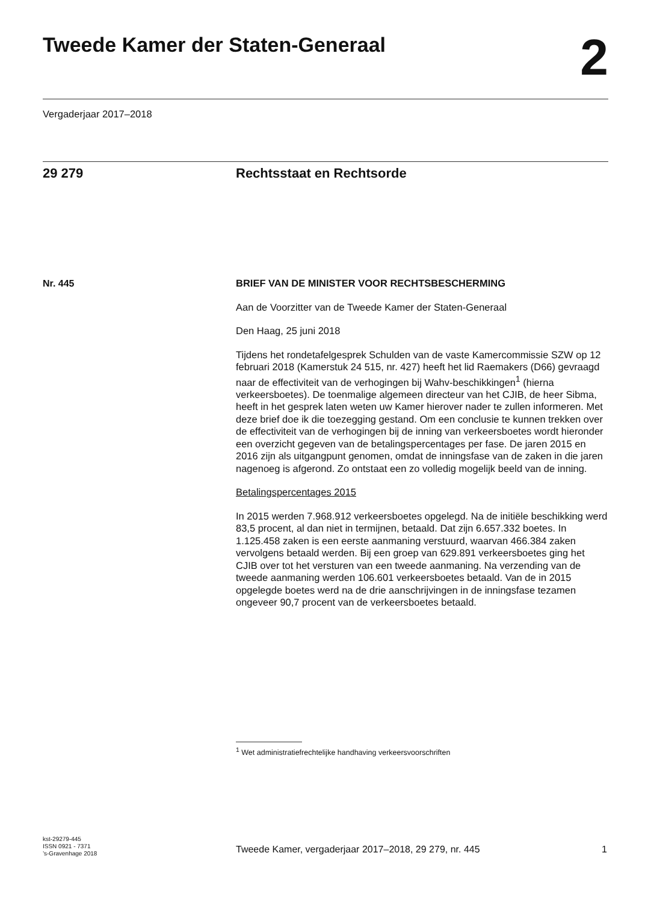Tweede Kamer der Staten-Generaal
2
Vergaderjaar 2017–2018
29 279 Rechtsstaat en Rechtsorde
Nr. 445
BRIEF VAN DE MINISTER VOOR RECHTSBESCHERMING
Aan de Voorzitter van de Tweede Kamer der Staten-Generaal
Den Haag, 25 juni 2018
Tijdens het rondetafelgesprek Schulden van de vaste Kamercommissie SZW op 12 februari 2018 (Kamerstuk 24 515, nr. 427) heeft het lid Raemakers (D66) gevraagd naar de effectiviteit van de verhogingen bij Wahv-beschikkingen<sup>1</sup> (hierna verkeersboetes). De toenmalige algemeen directeur van het CJIB, de heer Sibma, heeft in het gesprek laten weten uw Kamer hierover nader te zullen informeren. Met deze brief doe ik die toezegging gestand. Om een conclusie te kunnen trekken over de effectiviteit van de verhogingen bij de inning van verkeersboetes wordt hieronder een overzicht gegeven van de betalingspercentages per fase. De jaren 2015 en 2016 zijn als uitgangpunt genomen, omdat de inningsfase van de zaken in die jaren nagenoeg is afgerond. Zo ontstaat een zo volledig mogelijk beeld van de inning.
Betalingspercentages 2015
In 2015 werden 7.968.912 verkeersboetes opgelegd. Na de initiële beschikking werd 83,5 procent, al dan niet in termijnen, betaald. Dat zijn 6.657.332 boetes. In 1.125.458 zaken is een eerste aanmaning verstuurd, waarvan 466.384 zaken vervolgens betaald werden. Bij een groep van 629.891 verkeersboetes ging het CJIB over tot het versturen van een tweede aanmaning. Na verzending van de tweede aanmaning werden 106.601 verkeersboetes betaald. Van de in 2015 opgelegde boetes werd na de drie aanschrijvingen in de inningsfase tezamen ongeveer 90,7 procent van de verkeersboetes betaald.
<sup>1</sup> Wet administratiefrechtelijke handhaving verkeersvoorschriften
kst-29279-445
ISSN 0921 - 7371
’s-Gravenhage 2018
Tweede Kamer, vergaderjaar 2017–2018, 29 279, nr. 445
1